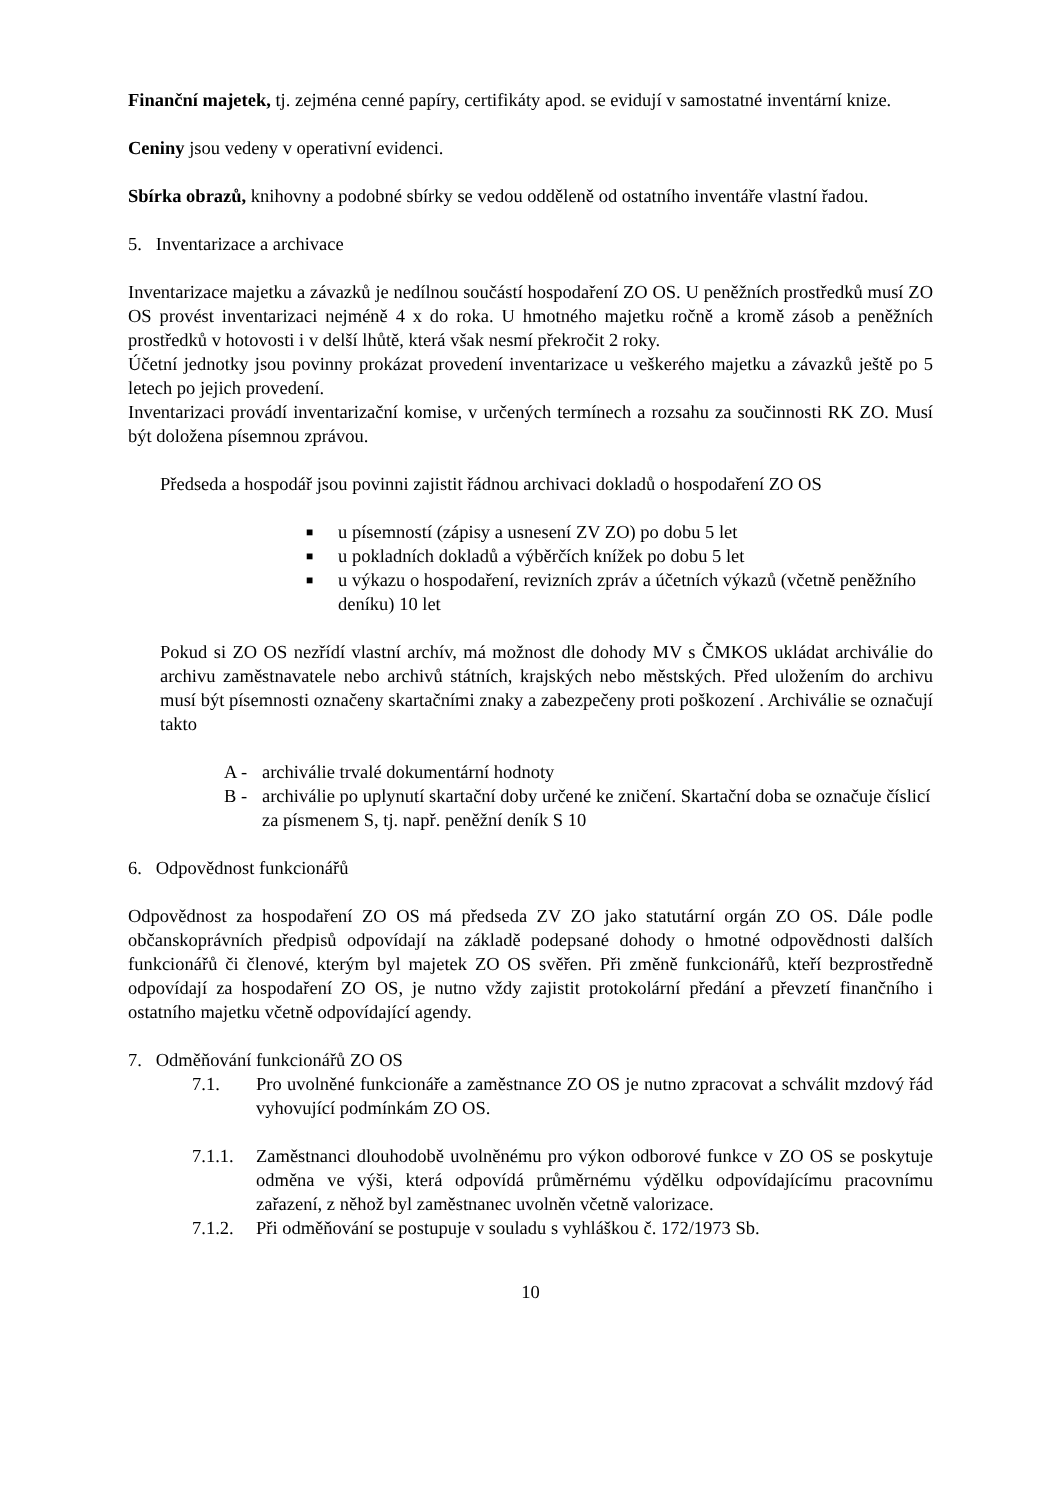Finanční majetek, tj. zejména cenné papíry, certifikáty apod. se evidují v samostatné inventární knize.
Ceniny jsou vedeny v operativní evidenci.
Sbírka obrazů, knihovny a podobné sbírky se vedou odděleně od ostatního inventáře vlastní řadou.
5. Inventarizace a archivace
Inventarizace majetku a závazků je nedílnou součástí hospodaření ZO OS. U peněžních prostředků musí ZO OS provést inventarizaci nejméně 4 x do roka. U hmotného majetku ročně a kromě zásob a peněžních prostředků v hotovosti i v delší lhůtě, která však nesmí překročit 2 roky.
Účetní jednotky jsou povinny prokázat provedení inventarizace u veškerého majetku a závazků ještě po 5 letech po jejich provedení.
Inventarizaci provádí inventarizační komise, v určených termínech a rozsahu za součinnosti RK ZO. Musí být doložena písemnou zprávou.
Předseda a hospodář jsou povinni zajistit řádnou archivaci dokladů o hospodaření ZO OS
■ u písemností (zápisy a usnesení ZV ZO) po dobu 5 let
■ u pokladních dokladů a výběrčích knížek po dobu 5 let
■ u výkazu o hospodaření, revizních zpráv a účetních výkazů (včetně peněžního deníku) 10 let
Pokud si ZO OS nezřídí vlastní archív, má možnost dle dohody MV s ČMKOS ukládat archiválie do archivu zaměstnavatele nebo archivů státních, krajských nebo městských. Před uložením do archivu musí být písemnosti označeny skartačními znaky a zabezpečeny proti poškození . Archiválie se označují takto
A - archiválie trvalé dokumentární hodnoty
B - archiválie po uplynutí skartační doby určené ke zničení. Skartační doba se označuje číslicí za písmenem S, tj. např. peněžní deník S 10
6. Odpovědnost funkcionářů
Odpovědnost za hospodaření ZO OS má předseda ZV ZO jako statutární orgán ZO OS. Dále podle občanskoprávních předpisů odpovídají na základě podepsané dohody o hmotné odpovědnosti dalších funkcionářů či členové, kterým byl majetek ZO OS svěřen. Při změně funkcionářů, kteří bezprostředně odpovídají za hospodaření ZO OS, je nutno vždy zajistit protokolární předání a převzetí finančního i ostatního majetku včetně odpovídající agendy.
7. Odměňování funkcionářů ZO OS
7.1. Pro uvolněné funkcionáře a zaměstnance ZO OS je nutno zpracovat a schválit mzdový řád vyhovující podmínkám ZO OS.
7.1.1. Zaměstnanci dlouhodobě uvolněnému pro výkon odborové funkce v ZO OS se poskytuje odměna ve výši, která odpovídá průměrnému výdělku odpovídajícímu pracovnímu zařazení, z něhož byl zaměstnanec uvolněn včetně valorizace.
7.1.2. Při odměňování se postupuje v souladu s vyhláškou č. 172/1973 Sb.
10